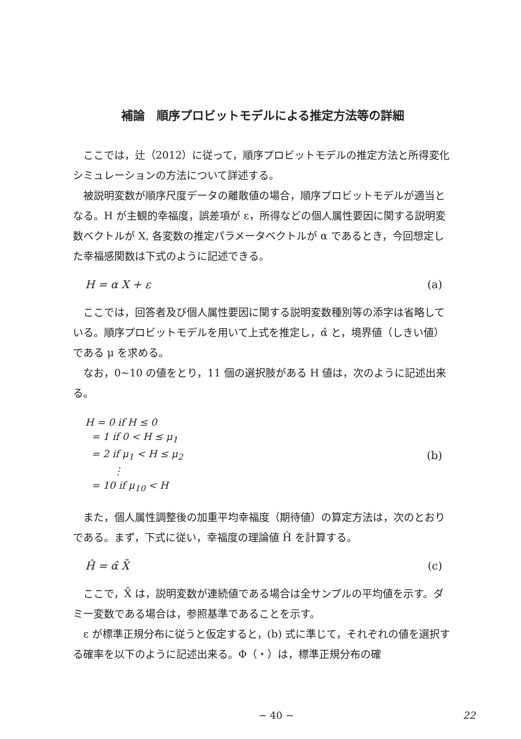補論　順序プロビットモデルによる推定方法等の詳細
ここでは，辻（2012）に従って，順序プロビットモデルの推定方法と所得変化シミュレーションの方法について詳述する。
被説明変数が順序尺度データの離散値の場合，順序プロビットモデルが適当となる。H が主観的幸福度，誤差項が ε，所得などの個人属性要因に関する説明変数ベクトルが X, 各変数の推定パラメータベクトルが α であるとき，今回想定した幸福感関数は下式のように記述できる。
H = α X + ε (a)
ここでは，回答者及び個人属性要因に関する説明変数種別等の添字は省略している。順序プロビットモデルを用いて上式を推定し，α̂ と，境界値（しきい値）である μ を求める。
なお，0~10 の値をとり，11 個の選択肢がある H 値は，次のように記述出来る。
H = 0 if H ≤ 0
= 1 if 0 < H ≤ μ<sub>1</sub>
= 2 if μ<sub>1</sub> < H ≤ μ<sub>2</sub>
⋮
= 10 if μ<sub>10</sub> < H
(b)
また，個人属性調整後の加重平均幸福度（期待値）の算定方法は，次のとおりである。まず，下式に従い，幸福度の理論値 Ĥ を計算する。
Ĥ = α̂ X̄ (c)
ここで，X̄ は，説明変数が連続値である場合は全サンプルの平均値を示す。ダミー変数である場合は，参照基準であることを示す。
ε が標準正規分布に従うと仮定すると，(b) 式に準じて，それぞれの値を選択する確率を以下のように記述出来る。Φ（・）は，標準正規分布の確
− 40 − 22